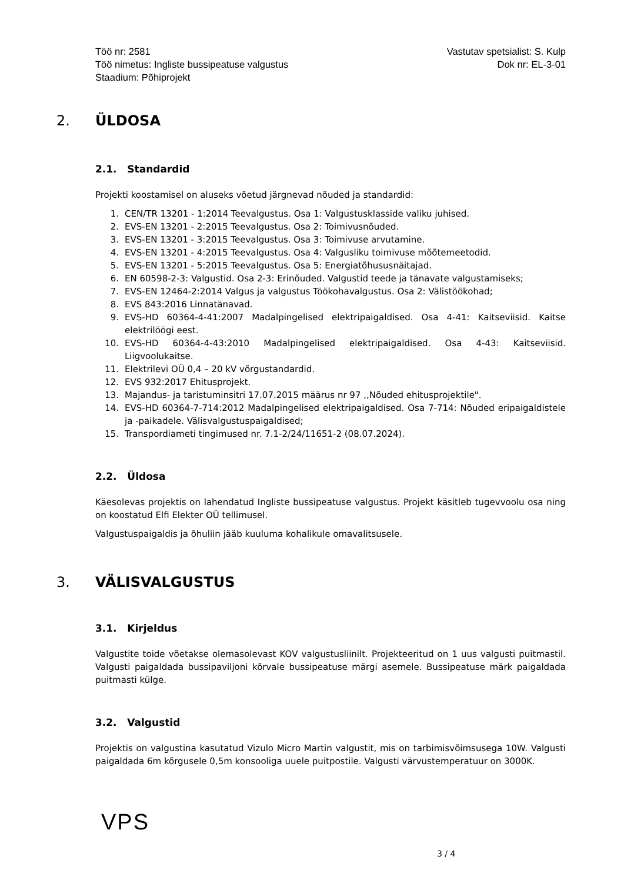Töö nr: 2581
Töö nimetus: Ingliste bussipeatuse valgustus
Staadium: Põhiprojekt
Vastutav spetsialist: S. Kulp
Dok nr: EL-3-01
2. ÜLDOSA
2.1. Standardid
Projekti koostamisel on aluseks võetud järgnevad nõuded ja standardid:
1. CEN/TR 13201 - 1:2014 Teevalgustus. Osa 1: Valgustusklasside valiku juhised.
2. EVS-EN 13201 - 2:2015 Teevalgustus. Osa 2: Toimivusnõuded.
3. EVS-EN 13201 - 3:2015 Teevalgustus. Osa 3: Toimivuse arvutamine.
4. EVS-EN 13201 - 4:2015 Teevalgustus. Osa 4: Valgusliku toimivuse mõõtemeetodid.
5. EVS-EN 13201 - 5:2015 Teevalgustus. Osa 5: Energiatõhususnäitajad.
6. EN 60598-2-3: Valgustid. Osa 2-3: Erinõuded. Valgustid teede ja tänavate valgustamiseks;
7. EVS-EN 12464-2:2014 Valgus ja valgustus Töökohavalgustus. Osa 2: Välistöökohad;
8. EVS 843:2016 Linnatänavad.
9. EVS-HD 60364-4-41:2007 Madalpingelised elektripaigaldised. Osa 4-41: Kaitseviisid. Kaitse elektrilöögi eest.
10. EVS-HD 60364-4-43:2010 Madalpingelised elektripaigaldised. Osa 4-43: Kaitseviisid. Liigvoolukaitse.
11. Elektrilevi OÜ 0,4 – 20 kV võrgustandardid.
12. EVS 932:2017 Ehitusprojekt.
13. Majandus- ja taristuminsitri 17.07.2015 määrus nr 97 ,,Nõuded ehitusprojektile".
14. EVS-HD 60364-7-714:2012 Madalpingelised elektripaigaldised. Osa 7-714: Nõuded eripaigaldistele ja -paikadele. Välisvalgustuspaigaldised;
15. Transpordiameti tingimused nr. 7.1-2/24/11651-2 (08.07.2024).
2.2. Üldosa
Käesolevas projektis on lahendatud Ingliste bussipeatuse valgustus. Projekt käsitleb tugevvoolu osa ning on koostatud Elfi Elekter OÜ tellimusel.
Valgustuspaigaldis ja õhuliin jääb kuuluma kohalikule omavalitsusele.
3. VÄLISVALGUSTUS
3.1. Kirjeldus
Valgustite toide võetakse olemasolevast KOV valgustusliinilt. Projekteeritud on 1 uus valgusti puitmastil. Valgusti paigaldada bussipaviljoni kõrvale bussipeatuse märgi asemele. Bussipeatuse märk paigaldada puitmasti külge.
3.2. Valgustid
Projektis on valgustina kasutatud Vizulo Micro Martin valgustit, mis on tarbimisvõimsusega 10W. Valgusti paigaldada 6m kõrgusele 0,5m konsooliga uuele puitpostile. Valgusti värvustemperatuur on 3000K.
VPS
3 / 4